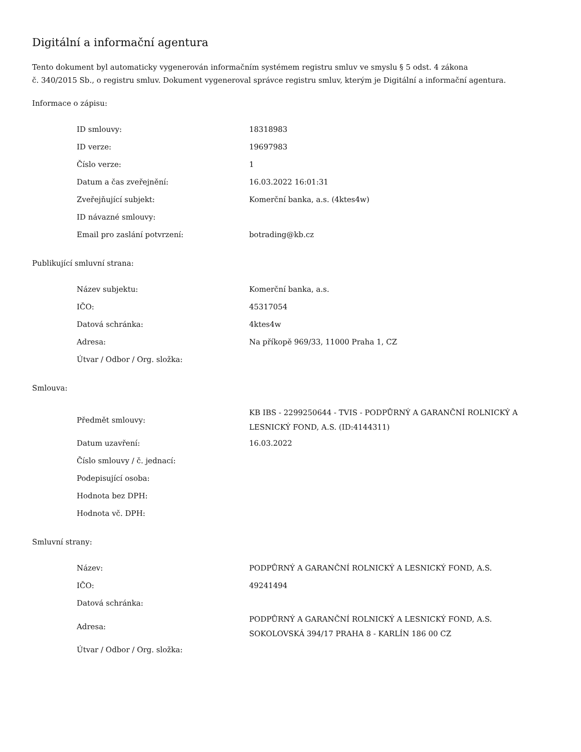Digitální a informační agentura
Tento dokument byl automaticky vygenerován informačním systémem registru smluv ve smyslu § 5 odst. 4 zákona
č. 340/2015 Sb., o registru smluv. Dokument vygeneroval správce registru smluv, kterým je Digitální a informační agentura.
Informace o zápisu:
| ID smlouvy: | 18318983 |
| ID verze: | 19697983 |
| Číslo verze: | 1 |
| Datum a čas zveřejnění: | 16.03.2022 16:01:31 |
| Zveřejňující subjekt: | Komerční banka, a.s. (4ktes4w) |
| ID návazné smlouvy: | |
| Email pro zaslání potvrzení: | botrading@kb.cz |
Publikující smluvní strana:
| Název subjektu: | Komerční banka, a.s. |
| IČO: | 45317054 |
| Datová schránka: | 4ktes4w |
| Adresa: | Na příkopě 969/33, 11000 Praha 1, CZ |
| Útvar / Odbor / Org. složka: | |
Smlouva:
| Předmět smlouvy: | KB IBS - 2299250644 - TVIS - PODPŮRNÝ A GARANČNÍ ROLNICKÝ A LESNICKÝ FOND, A.S. (ID:4144311) |
| Datum uzavření: | 16.03.2022 |
| Číslo smlouvy / č. jednací: | |
| Podepisující osoba: | |
| Hodnota bez DPH: | |
| Hodnota vč. DPH: | |
Smluvní strany:
| Název: | PODPŮRNÝ A GARANČNÍ ROLNICKÝ A LESNICKÝ FOND, A.S. |
| IČO: | 49241494 |
| Datová schránka: | |
| Adresa: | PODPŮRNÝ A GARANČNÍ ROLNICKÝ A LESNICKÝ FOND, A.S. SOKOLOVSKÁ 394/17 PRAHA 8 - KARLÍN 186 00 CZ |
| Útvar / Odbor / Org. složka: | |